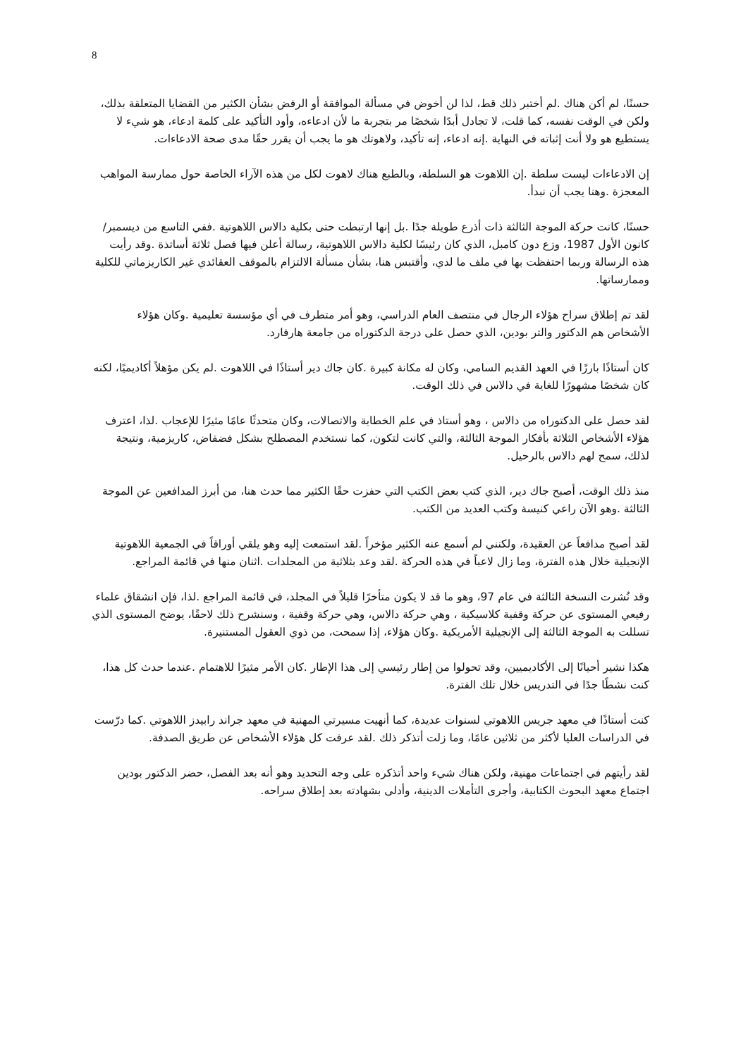8
حسنًا، لم أكن هناك .لم أختبر ذلك قط، لذا لن أخوض في مسألة الموافقة أو الرفض بشأن الكثير من القضايا المتعلقة بذلك، ولكن في الوقت نفسه، كما قلت، لا تجادل أبدًا شخصًا مر بتجربة ما لأن ادعاءه، وأود التأكيد على كلمة ادعاء، هو شيء لا يستطيع هو ولا أنت إثباته في النهاية .إنه ادعاء، إنه تأكيد، ولاهوتك هو ما يجب أن يقرر حقًا مدى صحة الادعاءات.
إن الادعاءات ليست سلطة .إن اللاهوت هو السلطة، وبالطبع هناك لاهوت لكل من هذه الآراء الخاصة حول ممارسة المواهب المعجزة .وهنا يجب أن نبدأ.
حسنًا، كانت حركة الموجة الثالثة ذات أذرع طويلة جدًا .بل إنها ارتبطت حتى بكلية دالاس اللاهوتية .ففي التاسع من ديسمبر/كانون الأول 1987، وزع دون كامبل، الذي كان رئيسًا لكلية دالاس اللاهوتية، رسالة أعلن فيها فصل ثلاثة أساتذة .وقد رأيت هذه الرسالة وربما احتفظت بها في ملف ما لدي، وأقتبس هنا، بشأن مسألة الالتزام بالموقف العقائدي غير الكاريزماتي للكلية وممارساتها.
لقد تم إطلاق سراح هؤلاء الرجال في منتصف العام الدراسي، وهو أمر متطرف في أي مؤسسة تعليمية .وكان هؤلاء الأشخاص هم الدكتور والتر بودين، الذي حصل على درجة الدكتوراه من جامعة هارفارد.
كان أستاذًا بارزًا في العهد القديم السامي، وكان له مكانة كبيرة .كان جاك دير أستاذًا في اللاهوت .لم يكن مؤهلاً أكاديميًا، لكنه كان شخصًا مشهورًا للغاية في دالاس في ذلك الوقت.
لقد حصل على الدكتوراه من دالاس ، وهو أستاذ في علم الخطابة والاتصالات، وكان متحدثًا عامًا مثيرًا للإعجاب .لذا، اعترف هؤلاء الأشخاص الثلاثة بأفكار الموجة الثالثة، والتي كانت لتكون، كما نستخدم المصطلح بشكل فضفاض، كاريزمية، ونتيجة لذلك، سمح لهم دالاس بالرحيل.
منذ ذلك الوقت، أصبح جاك دير، الذي كتب بعض الكتب التي حفزت حقًا الكثير مما حدث هنا، من أبرز المدافعين عن الموجة الثالثة .وهو الآن راعي كنيسة وكتب العديد من الكتب.
لقد أصبح مدافعاً عن العقيدة، ولكنني لم أسمع عنه الكثير مؤخراً .لقد استمعت إليه وهو يلقي أوراقاً في الجمعية اللاهوتية الإنجيلية خلال هذه الفترة، وما زال لاعباً في هذه الحركة .لقد وعد بثلاثية من المجلدات .اثنان منها في قائمة المراجع.
وقد نُشرت النسخة الثالثة في عام 97، وهو ما قد لا يكون متأخرًا قليلاً في المجلد، في قائمة المراجع .لذا، فإن انشقاق علماء رفيعي المستوى عن حركة وقفية كلاسيكية ، وهي حركة دالاس، وهي حركة وقفية ، وسنشرح ذلك لاحقًا، يوضح المستوى الذي تسللت به الموجة الثالثة إلى الإنجيلية الأمريكية .وكان هؤلاء، إذا سمحت، من ذوي العقول المستنيرة.
هكذا نشير أحيانًا إلى الأكاديميين، وقد تحولوا من إطار رئيسي إلى هذا الإطار .كان الأمر مثيرًا للاهتمام .عندما حدث كل هذا، كنت نشطًا جدًا في التدريس خلال تلك الفترة.
كنت أستاذًا في معهد جريس اللاهوتي لسنوات عديدة، كما أنهيت مسيرتي المهنية في معهد جراند رابيدز اللاهوتي .كما درّست في الدراسات العليا لأكثر من ثلاثين عامًا، وما زلت أتذكر ذلك .لقد عرفت كل هؤلاء الأشخاص عن طريق الصدفة.
لقد رأيتهم في اجتماعات مهنية، ولكن هناك شيء واحد أتذكره على وجه التحديد وهو أنه بعد الفصل، حضر الدكتور بودين اجتماع معهد البحوث الكتابية، وأجرى التأملات الدينية، وأدلى بشهادته بعد إطلاق سراحه.